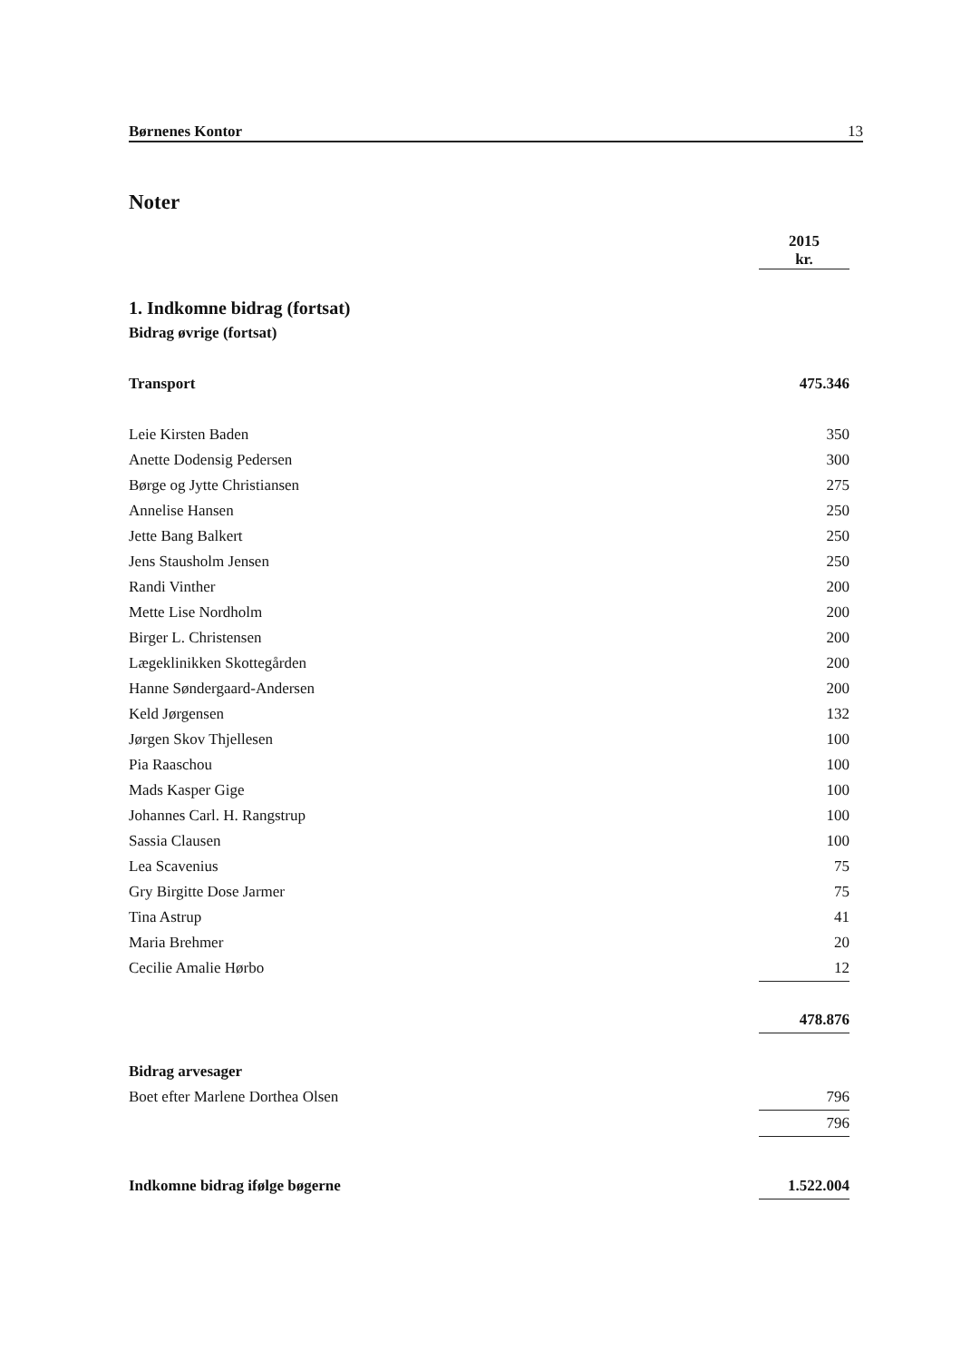Børnenes Kontor 13
Noter
| | 2015 kr. |
| 1. Indkomne bidrag (fortsat) | |
| Bidrag øvrige (fortsat) | |
| Transport | 475.346 |
| Leie Kirsten Baden | 350 |
| Anette Dodensig Pedersen | 300 |
| Børge og Jytte Christiansen | 275 |
| Annelise Hansen | 250 |
| Jette Bang Balkert | 250 |
| Jens Stausholm Jensen | 250 |
| Randi Vinther | 200 |
| Mette Lise Nordholm | 200 |
| Birger L. Christensen | 200 |
| Lægeklinikken Skottegården | 200 |
| Hanne Søndergaard-Andersen | 200 |
| Keld Jørgensen | 132 |
| Jørgen Skov Thjellesen | 100 |
| Pia Raaschou | 100 |
| Mads Kasper Gige | 100 |
| Johannes Carl. H. Rangstrup | 100 |
| Sassia Clausen | 100 |
| Lea Scavenius | 75 |
| Gry Birgitte Dose Jarmer | 75 |
| Tina Astrup | 41 |
| Maria Brehmer | 20 |
| Cecilie Amalie Hørbo | 12 |
| | 478.876 |
| Bidrag arvesager | |
| Boet efter Marlene Dorthea Olsen | 796 |
| | 796 |
| Indkomne bidrag ifølge bøgerne | 1.522.004 |